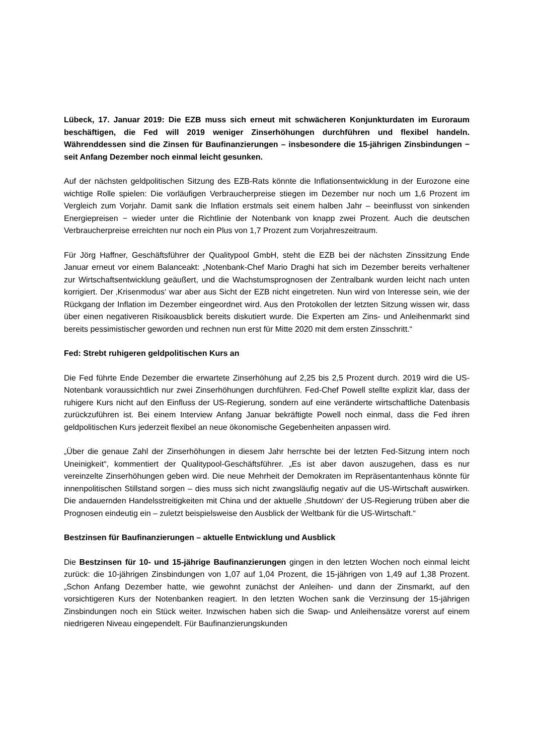Lübeck, 17. Januar 2019: Die EZB muss sich erneut mit schwächeren Konjunkturdaten im Euroraum beschäftigen, die Fed will 2019 weniger Zinserhöhungen durchführen und flexibel handeln. Währenddessen sind die Zinsen für Baufinanzierungen – insbesondere die 15-jährigen Zinsbindungen − seit Anfang Dezember noch einmal leicht gesunken.
Auf der nächsten geldpolitischen Sitzung des EZB-Rats könnte die Inflationsentwicklung in der Eurozone eine wichtige Rolle spielen: Die vorläufigen Verbraucherpreise stiegen im Dezember nur noch um 1,6 Prozent im Vergleich zum Vorjahr. Damit sank die Inflation erstmals seit einem halben Jahr – beeinflusst von sinkenden Energiepreisen − wieder unter die Richtlinie der Notenbank von knapp zwei Prozent. Auch die deutschen Verbraucherpreise erreichten nur noch ein Plus von 1,7 Prozent zum Vorjahreszeitraum.
Für Jörg Haffner, Geschäftsführer der Qualitypool GmbH, steht die EZB bei der nächsten Zinssitzung Ende Januar erneut vor einem Balanceakt: „Notenbank-Chef Mario Draghi hat sich im Dezember bereits verhaltener zur Wirtschaftsentwicklung geäußert, und die Wachstumsprognosen der Zentralbank wurden leicht nach unten korrigiert. Der ‚Krisenmodus‘ war aber aus Sicht der EZB nicht eingetreten. Nun wird von Interesse sein, wie der Rückgang der Inflation im Dezember eingeordnet wird. Aus den Protokollen der letzten Sitzung wissen wir, dass über einen negativeren Risikoausblick bereits diskutiert wurde. Die Experten am Zins- und Anleihenmarkt sind bereits pessimistischer geworden und rechnen nun erst für Mitte 2020 mit dem ersten Zinsschritt.“
Fed: Strebt ruhigeren geldpolitischen Kurs an
Die Fed führte Ende Dezember die erwartete Zinserhöhung auf 2,25 bis 2,5 Prozent durch. 2019 wird die US-Notenbank voraussichtlich nur zwei Zinserhöhungen durchführen. Fed-Chef Powell stellte explizit klar, dass der ruhigere Kurs nicht auf den Einfluss der US-Regierung, sondern auf eine veränderte wirtschaftliche Datenbasis zurückzuführen ist. Bei einem Interview Anfang Januar bekräftigte Powell noch einmal, dass die Fed ihren geldpolitischen Kurs jederzeit flexibel an neue ökonomische Gegebenheiten anpassen wird.
„Über die genaue Zahl der Zinserhöhungen in diesem Jahr herrschte bei der letzten Fed-Sitzung intern noch Uneinigkeit“, kommentiert der Qualitypool-Geschäftsführer. „Es ist aber davon auszugehen, dass es nur vereinzelte Zinserhöhungen geben wird. Die neue Mehrheit der Demokraten im Repräsentantenhaus könnte für innenpolitischen Stillstand sorgen – dies muss sich nicht zwangsläufig negativ auf die US-Wirtschaft auswirken. Die andauernden Handelsstreitigkeiten mit China und der aktuelle ‚Shutdown‘ der US-Regierung trüben aber die Prognosen eindeutig ein – zuletzt beispielsweise den Ausblick der Weltbank für die US-Wirtschaft.“
Bestzinsen für Baufinanzierungen – aktuelle Entwicklung und Ausblick
Die Bestzinsen für 10- und 15-jährige Baufinanzierungen gingen in den letzten Wochen noch einmal leicht zurück: die 10-jährigen Zinsbindungen von 1,07 auf 1,04 Prozent, die 15-jährigen von 1,49 auf 1,38 Prozent. „Schon Anfang Dezember hatte, wie gewohnt zunächst der Anleihen- und dann der Zinsmarkt, auf den vorsichtigeren Kurs der Notenbanken reagiert. In den letzten Wochen sank die Verzinsung der 15-jährigen Zinsbindungen noch ein Stück weiter. Inzwischen haben sich die Swap- und Anleihensätze vorerst auf einem niedrigeren Niveau eingependelt. Für Baufinanzierungskunden